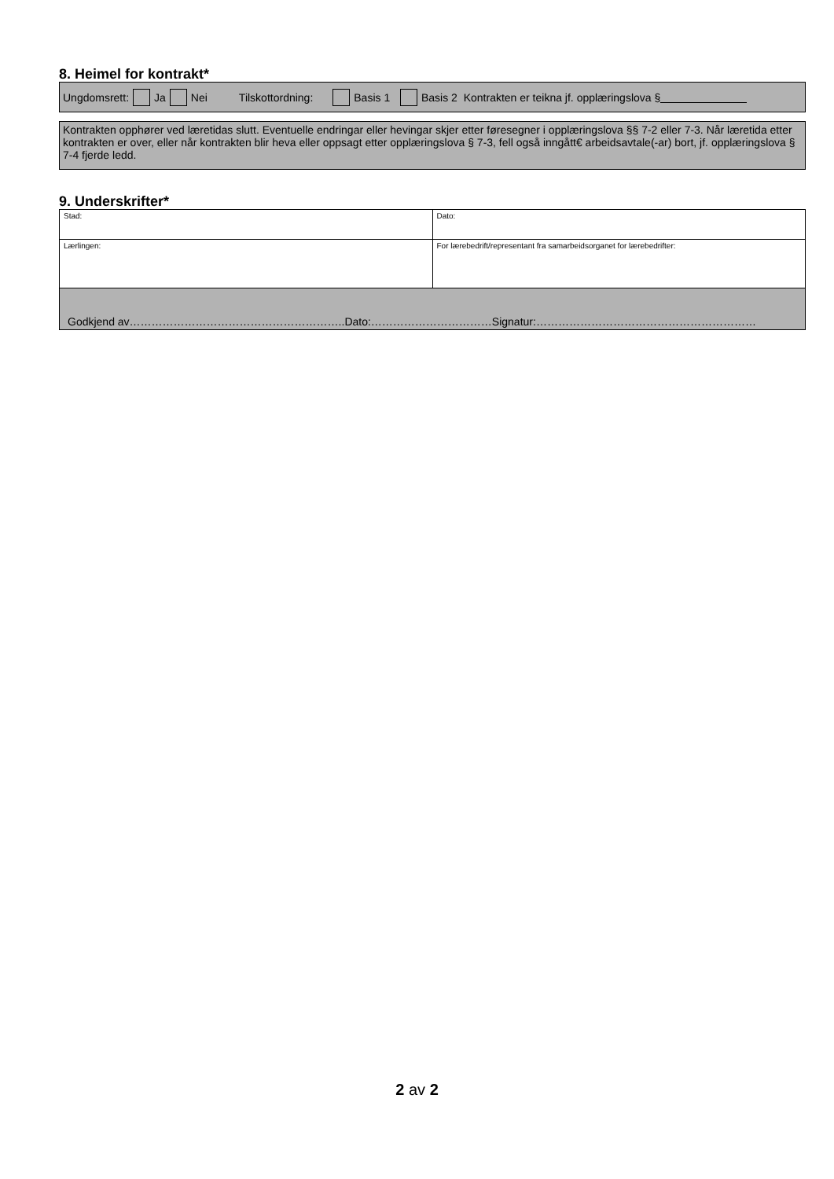8. Heimel for kontrakt*
Ungdomsrett: Ja Nei Tilskottordning: Basis 1 Basis 2 Kontrakten er teikna jf. opplæringslova §
Kontrakten opphører ved læretidas slutt. Eventuelle endringar eller hevingar skjer etter føresegner i opplæringslova §§ 7-2 eller 7-3. Når læretida etter kontrakten er over, eller når kontrakten blir heva eller oppsagt etter opplæringslova § 7-3, fell også inngått€ arbeidsavtale(-ar) bort, jf. opplæringslova § 7-4 fjerde ledd.
9. Underskrifter*
| Stad: | Dato: |
| Lærlingen: | For lærebedrift/representant fra samarbeidsorganet for lærebedrifter: |
| Godkjend av…………………………………………………..Dato:……………………………Signatur:…………………………………………………… | |
2 av 2